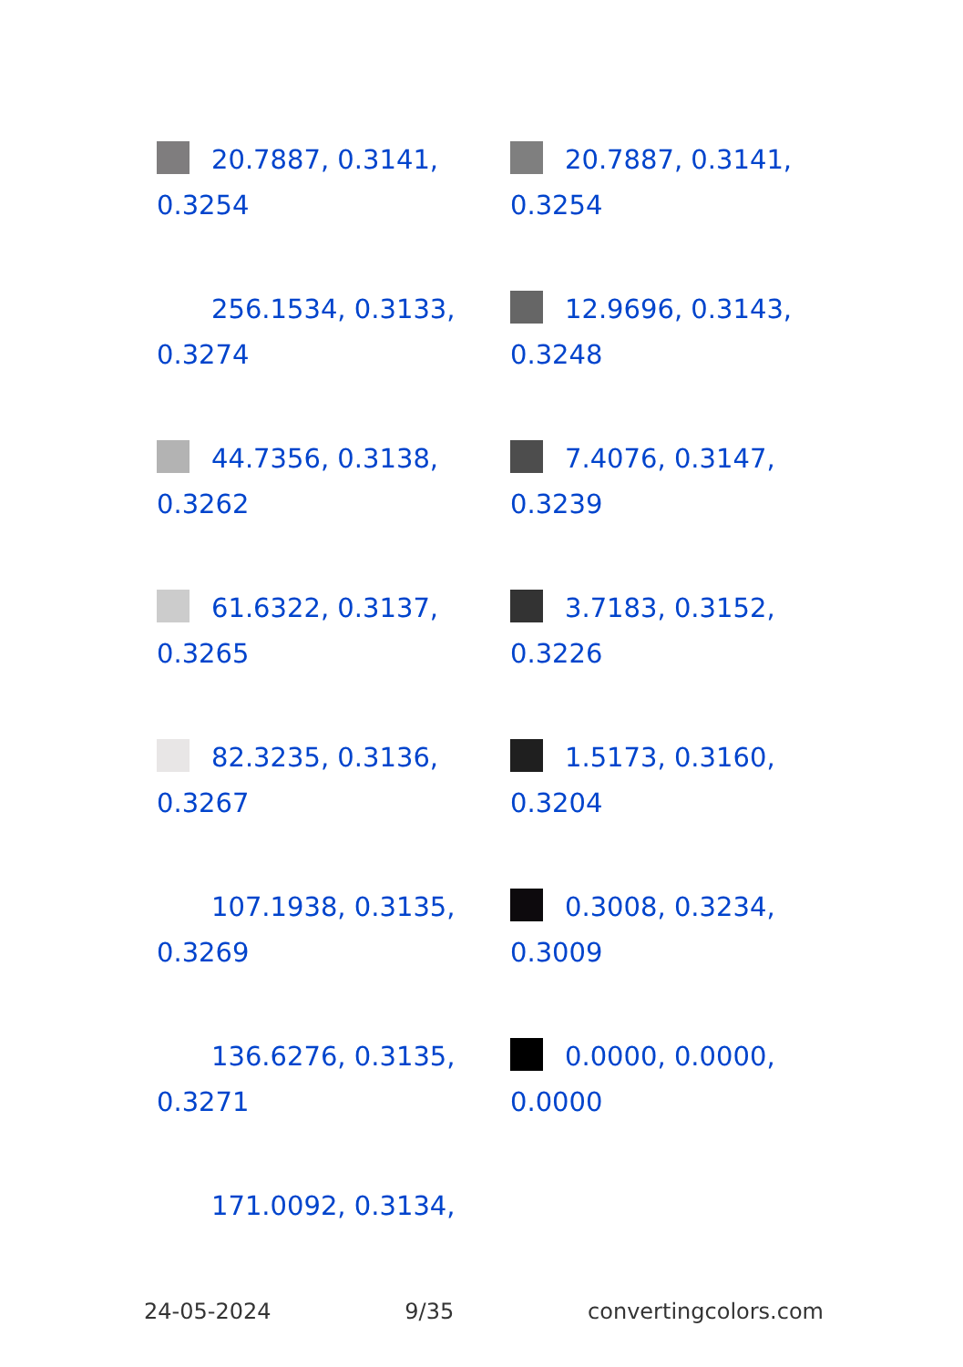20.7887, 0.3141,
0.3254
20.7887, 0.3141,
0.3254
256.1534, 0.3133,
0.3274
12.9696, 0.3143,
0.3248
44.7356, 0.3138,
0.3262
7.4076, 0.3147,
0.3239
61.6322, 0.3137,
0.3265
3.7183, 0.3152,
0.3226
82.3235, 0.3136,
0.3267
1.5173, 0.3160,
0.3204
107.1938, 0.3135,
0.3269
0.3008, 0.3234,
0.3009
136.6276, 0.3135,
0.3271
0.0000, 0.0000,
0.0000
171.0092, 0.3134,
24-05-2024 9/35 convertingcolors.com